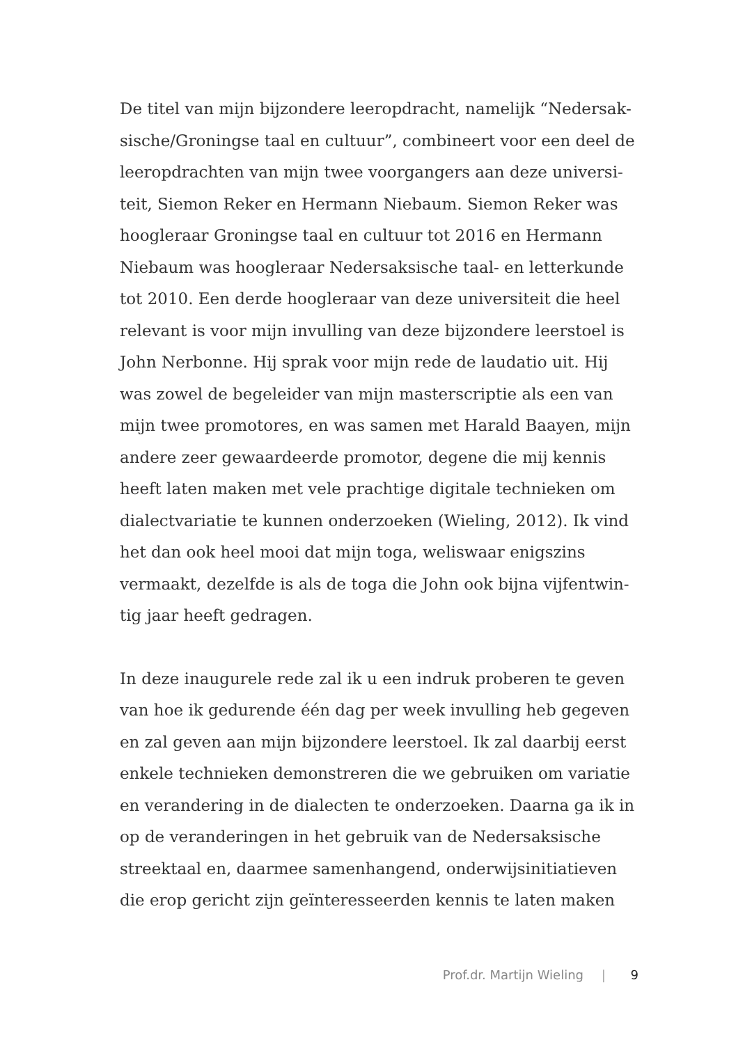De titel van mijn bijzondere leeropdracht, namelijk “Nedersak-
sische/Groningse taal en cultuur”, combineert voor een deel de
leeropdrachten van mijn twee voorgangers aan deze universi-
teit, Siemon Reker en Hermann Niebaum. Siemon Reker was
hoogleraar Groningse taal en cultuur tot 2016 en Hermann
Niebaum was hoogleraar Nedersaksische taal- en letterkunde
tot 2010. Een derde hoogleraar van deze universiteit die heel
relevant is voor mijn invulling van deze bijzondere leerstoel is
John Nerbonne. Hij sprak voor mijn rede de laudatio uit. Hij
was zowel de begeleider van mijn masterscriptie als een van
mijn twee promotores, en was samen met Harald Baayen, mijn
andere zeer gewaardeerde promotor, degene die mij kennis
heeft laten maken met vele prachtige digitale technieken om
dialectvariatie te kunnen onderzoeken (Wieling, 2012). Ik vind
het dan ook heel mooi dat mijn toga, weliswaar enigszins
vermaakt, dezelfde is als de toga die John ook bijna vijfentwin-
tig jaar heeft gedragen.
In deze inaugurele rede zal ik u een indruk proberen te geven
van hoe ik gedurende één dag per week invulling heb gegeven
en zal geven aan mijn bijzondere leerstoel. Ik zal daarbij eerst
enkele technieken demonstreren die we gebruiken om variatie
en verandering in de dialecten te onderzoeken. Daarna ga ik in
op de veranderingen in het gebruik van de Nedersaksische
streektaal en, daarmee samenhangend, onderwijsinitiatieven
die erop gericht zijn geïnteresseerden kennis te laten maken
Prof.dr. Martijn Wieling | 9